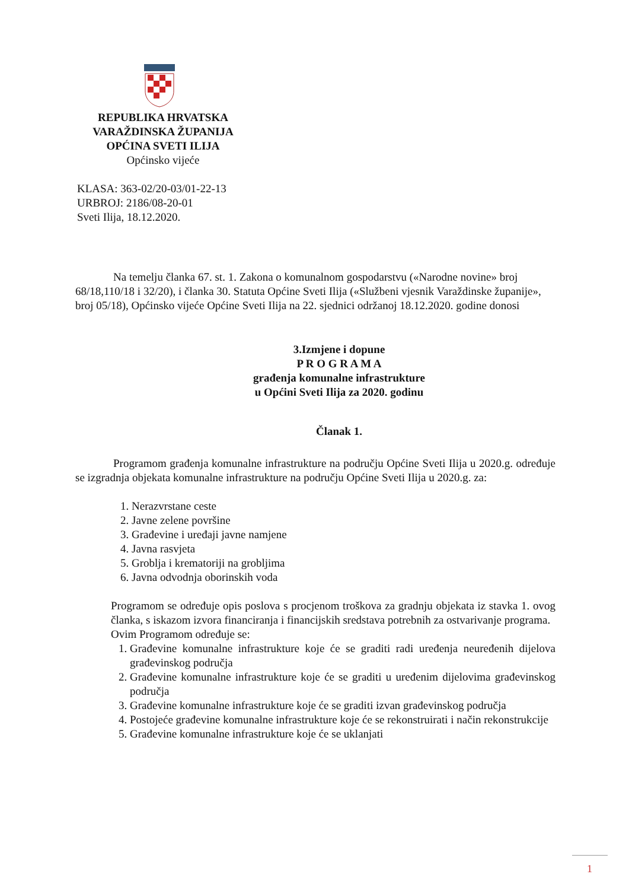REPUBLIKA HRVATSKA
VARAŽDINSKA ŽUPANIJA
OPĆINA SVETI ILIJA
Općinsko vijeće
KLASA: 363-02/20-03/01-22-13
URBROJ: 2186/08-20-01
Sveti Ilija, 18.12.2020.
Na temelju članka 67. st. 1. Zakona o komunalnom gospodarstvu («Narodne novine» broj 68/18,110/18 i 32/20), i članka 30. Statuta Općine Sveti Ilija («Službeni vjesnik Varaždinske županije», broj 05/18), Općinsko vijeće Općine Sveti Ilija na 22. sjednici održanoj 18.12.2020. godine donosi
3.Izmjene i dopune
P R O G R A M A
građenja komunalne infrastrukture
u Općini Sveti Ilija za 2020. godinu
Članak 1.
Programom građenja komunalne infrastrukture na području Općine Sveti Ilija u 2020.g. određuje se izgradnja objekata komunalne infrastrukture na području Općine Sveti Ilija u 2020.g. za:
1. Nerazvrstane ceste
2. Javne zelene površine
3. Građevine i uređaji javne namjene
4. Javna rasvjeta
5. Groblja i krematoriji na grobljima
6. Javna odvodnja oborinskih voda
Programom se određuje opis poslova s procjenom troškova za gradnju objekata iz stavka 1. ovog članka, s iskazom izvora financiranja i financijskih sredstava potrebnih za ostvarivanje programa.
Ovim Programom određuje se:
1. Građevine komunalne infrastrukture koje će se graditi radi uređenja neuređenih dijelova građevinskog područja
2. Građevine komunalne infrastrukture koje će se graditi u uređenim dijelovima građevinskog područja
3. Građevine komunalne infrastrukture koje će se graditi izvan građevinskog područja
4. Postojeće građevine komunalne infrastrukture koje će se rekonstruirati i način rekonstrukcije
5. Građevine komunalne infrastrukture koje će se uklanjati
1